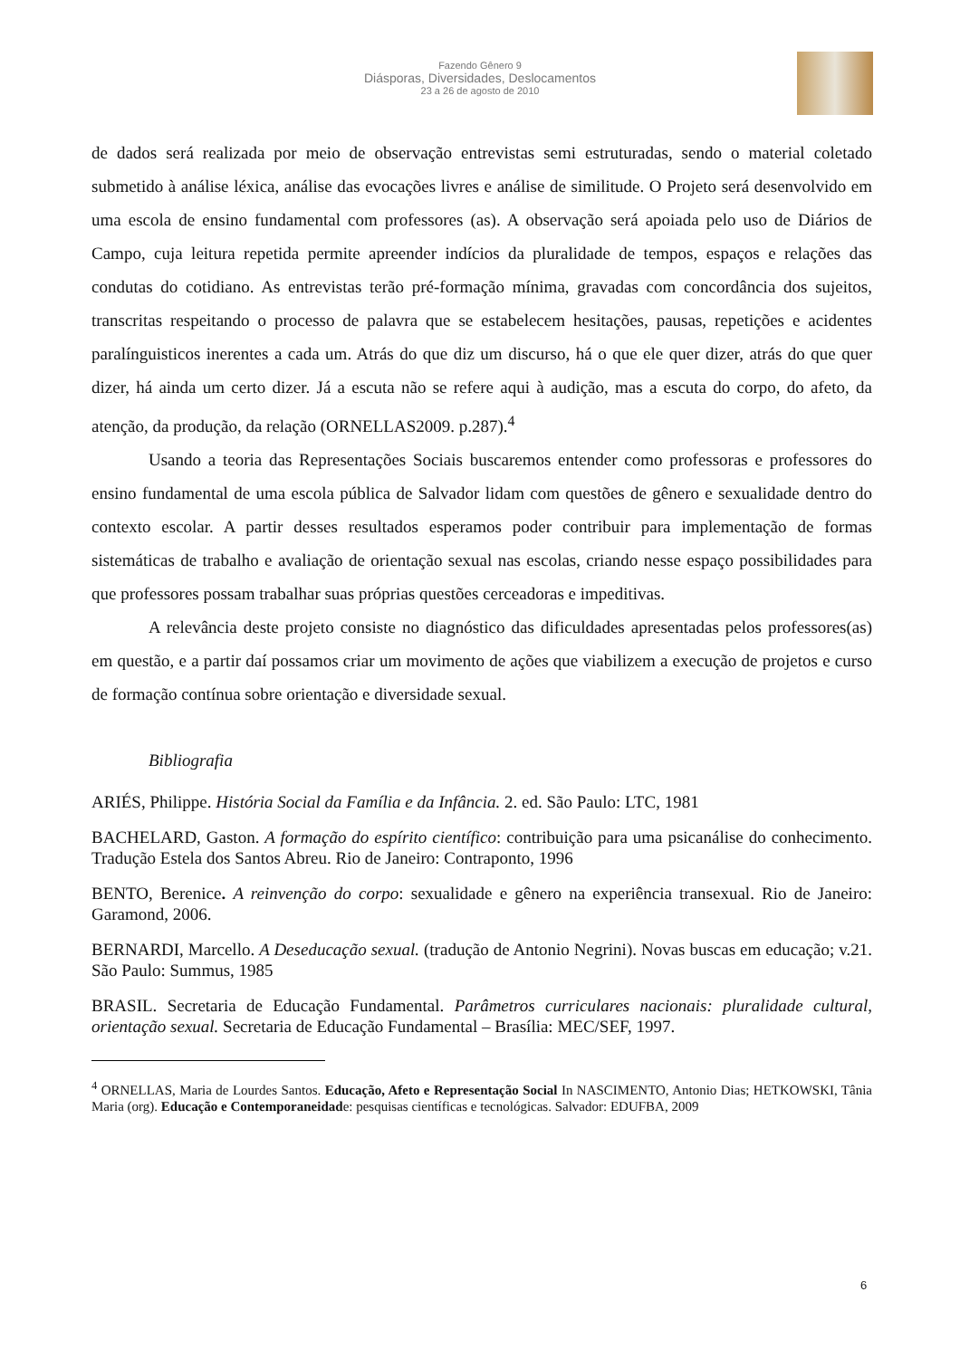Fazendo Gênero 9
Diásporas, Diversidades, Deslocamentos
23 a 26 de agosto de 2010
de dados será realizada por meio de observação entrevistas semi estruturadas, sendo o material coletado submetido à análise léxica, análise das evocações livres e análise de similitude. O Projeto será desenvolvido em uma escola de ensino fundamental com professores (as). A observação será apoiada pelo uso de Diários de Campo, cuja leitura repetida permite apreender indícios da pluralidade de tempos, espaços e relações das condutas do cotidiano. As entrevistas terão pré-formação mínima, gravadas com concordância dos sujeitos, transcritas respeitando o processo de palavra que se estabelecem hesitações, pausas, repetições e acidentes paralínguisticos inerentes a cada um. Atrás do que diz um discurso, há o que ele quer dizer, atrás do que quer dizer, há ainda um certo dizer. Já a escuta não se refere aqui à audição, mas a escuta do corpo, do afeto, da atenção, da produção, da relação (ORNELLAS2009. p.287).<sup>4</sup>
Usando a teoria das Representações Sociais buscaremos entender como professoras e professores do ensino fundamental de uma escola pública de Salvador lidam com questões de gênero e sexualidade dentro do contexto escolar. A partir desses resultados esperamos poder contribuir para implementação de formas sistemáticas de trabalho e avaliação de orientação sexual nas escolas, criando nesse espaço possibilidades para que professores possam trabalhar suas próprias questões cerceadoras e impeditivas.
A relevância deste projeto consiste no diagnóstico das dificuldades apresentadas pelos professores(as) em questão, e a partir daí possamos criar um movimento de ações que viabilizem a execução de projetos e curso de formação contínua sobre orientação e diversidade sexual.
Bibliografia
ARIÉS, Philippe. História Social da Família e da Infância. 2. ed. São Paulo: LTC, 1981
BACHELARD, Gaston. A formação do espírito científico: contribuição para uma psicanálise do conhecimento. Tradução Estela dos Santos Abreu. Rio de Janeiro: Contraponto, 1996
BENTO, Berenice. A reinvenção do corpo: sexualidade e gênero na experiência transexual. Rio de Janeiro: Garamond, 2006.
BERNARDI, Marcello. A Deseducação sexual. (tradução de Antonio Negrini). Novas buscas em educação; v.21. São Paulo: Summus, 1985
BRASIL. Secretaria de Educação Fundamental. Parâmetros curriculares nacionais: pluralidade cultural, orientação sexual. Secretaria de Educação Fundamental – Brasília: MEC/SEF, 1997.
<sup>4</sup> ORNELLAS, Maria de Lourdes Santos. Educação, Afeto e Representação Social In NASCIMENTO, Antonio Dias; HETKOWSKI, Tânia Maria (org). Educação e Contemporaneidade: pesquisas científicas e tecnológicas. Salvador: EDUFBA, 2009
6